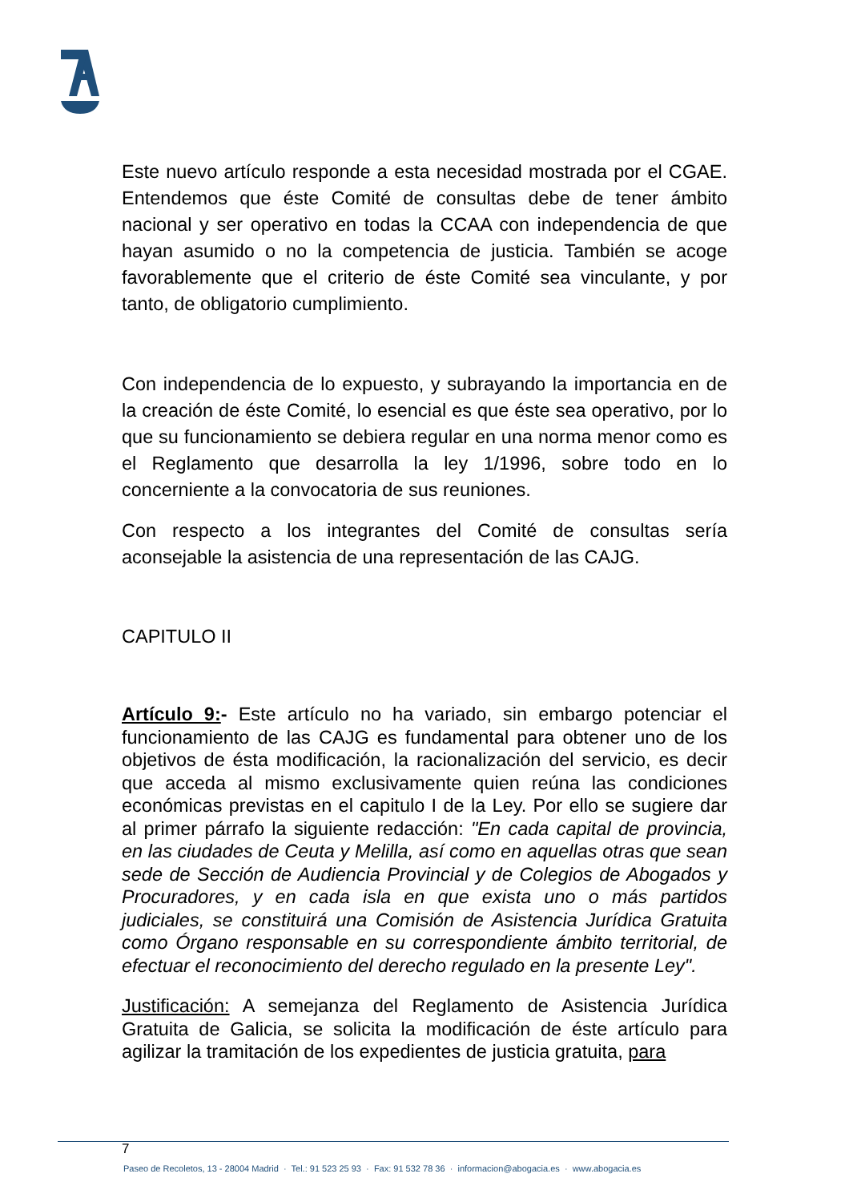Este nuevo artículo responde a esta necesidad mostrada por el CGAE. Entendemos que éste Comité de consultas debe de tener ámbito nacional y ser operativo en todas la CCAA con independencia de que hayan asumido o no la competencia de justicia. También se acoge favorablemente que el criterio de éste Comité sea vinculante, y por tanto, de obligatorio cumplimiento.
Con independencia de lo expuesto, y subrayando la importancia en de la creación de éste Comité, lo esencial es que éste sea operativo, por lo que su funcionamiento se debiera regular en una norma menor como es el Reglamento que desarrolla la ley 1/1996, sobre todo en lo concerniente a la convocatoria de sus reuniones.
Con respecto a los integrantes del Comité de consultas sería aconsejable la asistencia de una representación de las CAJG.
CAPITULO II
Artículo 9:- Este artículo no ha variado, sin embargo potenciar el funcionamiento de las CAJG es fundamental para obtener uno de los objetivos de ésta modificación, la racionalización del servicio, es decir que acceda al mismo exclusivamente quien reúna las condiciones económicas previstas en el capitulo I de la Ley. Por ello se sugiere dar al primer párrafo la siguiente redacción: "En cada capital de provincia, en las ciudades de Ceuta y Melilla, así como en aquellas otras que sean sede de Sección de Audiencia Provincial y de Colegios de Abogados y Procuradores, y en cada isla en que exista uno o más partidos judiciales, se constituirá una Comisión de Asistencia Jurídica Gratuita como Órgano responsable en su correspondiente ámbito territorial, de efectuar el reconocimiento del derecho regulado en la presente Ley".
Justificación: A semejanza del Reglamento de Asistencia Jurídica Gratuita de Galicia, se solicita la modificación de éste artículo para agilizar la tramitación de los expedientes de justicia gratuita, para
7
Paseo de Recoletos, 13 - 28004 Madrid · Tel.: 91 523 25 93 · Fax: 91 532 78 36 · informacion@abogacia.es · www.abogacia.es